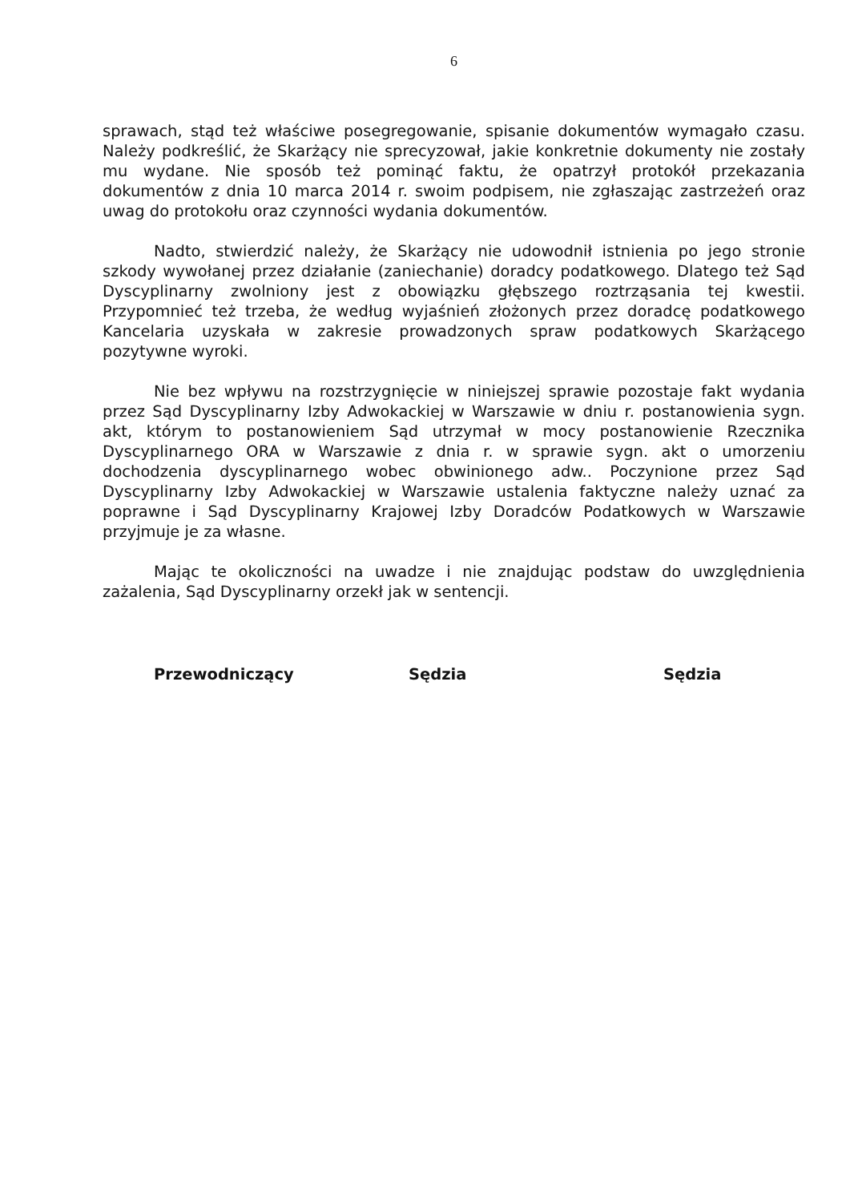6
sprawach, stąd też właściwe posegregowanie, spisanie dokumentów wymagało czasu. Należy podkreślić, że Skarżący nie sprecyzował, jakie konkretnie dokumenty nie zostały mu wydane. Nie sposób też pominąć faktu, że opatrzył protokół przekazania dokumentów z dnia 10 marca 2014 r. swoim podpisem, nie zgłaszając zastrzeżeń oraz uwag do protokołu oraz czynności wydania dokumentów.
Nadto, stwierdzić należy, że Skarżący nie udowodnił istnienia po jego stronie szkody wywołanej przez działanie (zaniechanie) doradcy podatkowego. Dlatego też Sąd Dyscyplinarny zwolniony jest z obowiązku głębszego roztrząsania tej kwestii. Przypomnieć też trzeba, że według wyjaśnień złożonych przez doradcę podatkowego Kancelaria uzyskała w zakresie prowadzonych spraw podatkowych Skarżącego pozytywne wyroki.
Nie bez wpływu na rozstrzygnięcie w niniejszej sprawie pozostaje fakt wydania przez Sąd Dyscyplinarny Izby Adwokackiej w Warszawie w dniu r. postanowienia sygn. akt, którym to postanowieniem Sąd utrzymał w mocy postanowienie Rzecznika Dyscyplinarnego ORA w Warszawie z dnia r. w sprawie sygn. akt o umorzeniu dochodzenia dyscyplinarnego wobec obwinionego adw.. Poczynione przez Sąd Dyscyplinarny Izby Adwokackiej w Warszawie ustalenia faktyczne należy uznać za poprawne i Sąd Dyscyplinarny Krajowej Izby Doradców Podatkowych w Warszawie przyjmuje je za własne.
Mając te okoliczności na uwadze i nie znajdując podstaw do uwzględnienia zażalenia, Sąd Dyscyplinarny orzekł jak w sentencji.
Przewodniczący Sędzia Sędzia